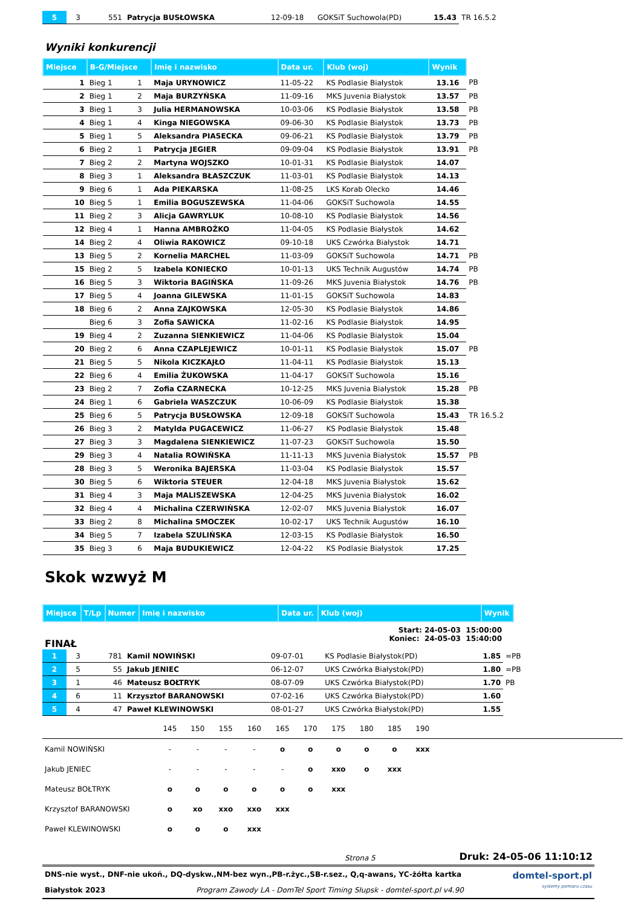| 5 | 3 | 551 | Patrycja BUSŁOWSKA | 12-09-18 | GOKSiT Suchowola(PD) | 15.43 | TR 16.5.2 |
Wyniki konkurencji
| Miejsce | B-G/Miejsce | | Imię i nazwisko | Data ur. | Klub (woj) | Wynik | |
| --- | --- | --- | --- | --- | --- | --- | --- |
| 1 | Bieg 1 | 1 | Maja URYNOWICZ | 11-05-22 | KS Podlasie Białystok | 13.16 | PB |
| 2 | Bieg 1 | 2 | Maja BURZYŃSKA | 11-09-16 | MKS Juvenia Białystok | 13.57 | PB |
| 3 | Bieg 1 | 3 | Julia HERMANOWSKA | 10-03-06 | KS Podlasie Białystok | 13.58 | PB |
| 4 | Bieg 1 | 4 | Kinga NIEGOWSKA | 09-06-30 | KS Podlasie Białystok | 13.73 | PB |
| 5 | Bieg 1 | 5 | Aleksandra PIASECKA | 09-06-21 | KS Podlasie Białystok | 13.79 | PB |
| 6 | Bieg 2 | 1 | Patrycja JEGIER | 09-09-04 | KS Podlasie Białystok | 13.91 | PB |
| 7 | Bieg 2 | 2 | Martyna WOJSZKO | 10-01-31 | KS Podlasie Białystok | 14.07 | |
| 8 | Bieg 3 | 1 | Aleksandra BŁASZCZUK | 11-03-01 | KS Podlasie Białystok | 14.13 | |
| 9 | Bieg 6 | 1 | Ada PIEKARSKA | 11-08-25 | LKS Korab Olecko | 14.46 | |
| 10 | Bieg 5 | 1 | Emilia BOGUSZEWSKA | 11-04-06 | GOKSiT Suchowola | 14.55 | |
| 11 | Bieg 2 | 3 | Alicja GAWRYLUK | 10-08-10 | KS Podlasie Białystok | 14.56 | |
| 12 | Bieg 4 | 1 | Hanna AMBROŻKO | 11-04-05 | KS Podlasie Białystok | 14.62 | |
| 14 | Bieg 2 | 4 | Oliwia RAKOWICZ | 09-10-18 | UKS Czwórka Białystok | 14.71 | |
| 13 | Bieg 5 | 2 | Kornelia MARCHEL | 11-03-09 | GOKSiT Suchowola | 14.71 | PB |
| 15 | Bieg 2 | 5 | Izabela KONIECKO | 10-01-13 | UKS Technik Augustów | 14.74 | PB |
| 16 | Bieg 5 | 3 | Wiktoria BAGIŃSKA | 11-09-26 | MKS Juvenia Białystok | 14.76 | PB |
| 17 | Bieg 5 | 4 | Joanna GILEWSKA | 11-01-15 | GOKSiT Suchowola | 14.83 | |
| 18 | Bieg 6 | 2 | Anna ZAJKOWSKA | 12-05-30 | KS Podlasie Białystok | 14.86 | |
| | Bieg 6 | 3 | Zofia SAWICKA | 11-02-16 | KS Podlasie Białystok | 14.95 | |
| 19 | Bieg 4 | 2 | Zuzanna SIENKIEWICZ | 11-04-06 | KS Podlasie Białystok | 15.04 | |
| 20 | Bieg 2 | 6 | Anna CZAPLEJEWICZ | 10-01-11 | KS Podlasie Białystok | 15.07 | PB |
| 21 | Bieg 5 | 5 | Nikola KICZKAJŁO | 11-04-11 | KS Podlasie Białystok | 15.13 | |
| 22 | Bieg 6 | 4 | Emilia ŻUKOWSKA | 11-04-17 | GOKSiT Suchowola | 15.16 | |
| 23 | Bieg 2 | 7 | Zofia CZARNECKA | 10-12-25 | MKS Juvenia Białystok | 15.28 | PB |
| 24 | Bieg 1 | 6 | Gabriela WASZCZUK | 10-06-09 | KS Podlasie Białystok | 15.38 | |
| 25 | Bieg 6 | 5 | Patrycja BUSŁOWSKA | 12-09-18 | GOKSiT Suchowola | 15.43 | TR 16.5.2 |
| 26 | Bieg 3 | 2 | Matylda PUGACEWICZ | 11-06-27 | KS Podlasie Białystok | 15.48 | |
| 27 | Bieg 3 | 3 | Magdalena SIENKIEWICZ | 11-07-23 | GOKSiT Suchowola | 15.50 | |
| 29 | Bieg 3 | 4 | Natalia ROWIŃSKA | 11-11-13 | MKS Juvenia Białystok | 15.57 | PB |
| 28 | Bieg 3 | 5 | Weronika BAJERSKA | 11-03-04 | KS Podlasie Białystok | 15.57 | |
| 30 | Bieg 5 | 6 | Wiktoria STEUER | 12-04-18 | MKS Juvenia Białystok | 15.62 | |
| 31 | Bieg 4 | 3 | Maja MALISZEWSKA | 12-04-25 | MKS Juvenia Białystok | 16.02 | |
| 32 | Bieg 4 | 4 | Michalina CZERWIŃSKA | 12-02-07 | MKS Juvenia Białystok | 16.07 | |
| 33 | Bieg 2 | 8 | Michalina SMOCZEK | 10-02-17 | UKS Technik Augustów | 16.10 | |
| 34 | Bieg 5 | 7 | Izabela SZULIŃSKA | 12-03-15 | KS Podlasie Białystok | 16.50 | |
| 35 | Bieg 3 | 6 | Maja BUDUKIEWICZ | 12-04-22 | KS Podlasie Białystok | 17.25 | |
Skok wzwyż M
| Miejsce | T/Lp | Numer | Imię i nazwisko | Data ur. | Klub (woj) | Wynik |
| --- | --- | --- | --- | --- | --- | --- |
FINAŁ
Start: 24-05-03 15:00:00
Koniec: 24-05-03 15:40:00
| 1 | 3 | 781 | Kamil NOWIŃSKI | 09-07-01 | KS Podlasie Białystok(PD) | 1.85 | =PB |
| 2 | 5 | 55 | Jakub JENIEC | 06-12-07 | UKS Czwórka Białystok(PD) | 1.80 | =PB |
| 3 | 1 | 46 | Mateusz BOŁTRYK | 08-07-09 | UKS Czwórka Białystok(PD) | 1.70 | PB |
| 4 | 6 | 11 | Krzysztof BARANOWSKI | 07-02-16 | UKS Czwórka Białystok(PD) | 1.60 | |
| 5 | 4 | 47 | Paweł KLEWINOWSKI | 08-01-27 | UKS Czwórka Białystok(PD) | 1.55 | |
| | 145 | 150 | 155 | 160 | 165 | 170 | 175 | 180 | 185 | 190 | |
| Kamil NOWIŃSKI | - | - | - | - | o | o | o | o | o | xxx | |
| Jakub JENIEC | - | - | - | - | - | o | xxo | o | xxx | | |
| Mateusz BOŁTRYK | o | o | o | o | o | o | xxx | | | | |
| Krzysztof BARANOWSKI | o | xo | xxo | xxo | xxx | | | | | | |
| Paweł KLEWINOWSKI | o | o | o | xxx | | | | | | | |
Strona 5 Druk: 24-05-06 11:10:12
DNS-nie wyst., DNF-nie ukoń., DQ-dyskw.,NM-bez wyn.,PB-r.życ.,SB-r.sez., Q,q-awans, YC-żółta kartka
Białystok 2023 Program Zawody LA - DomTel Sport Timing Słupsk - domtel-sport.pl v4.90
domtel-sport.pl
systemy pomiaru czasu